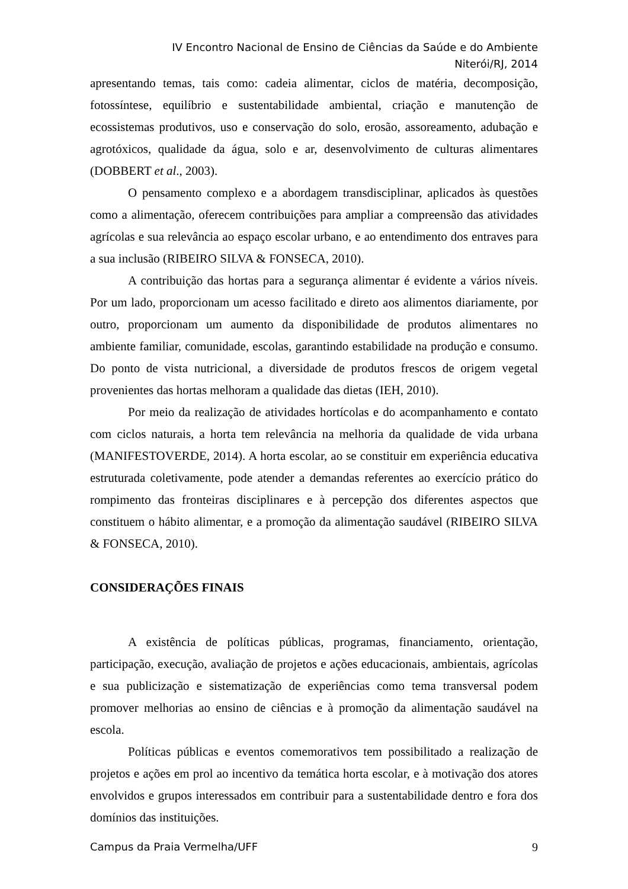IV Encontro Nacional de Ensino de Ciências da Saúde e do Ambiente
Niterói/RJ, 2014
apresentando temas, tais como: cadeia alimentar, ciclos de matéria, decomposição, fotossíntese, equilíbrio e sustentabilidade ambiental, criação e manutenção de ecossistemas produtivos, uso e conservação do solo, erosão, assoreamento, adubação e agrotóxicos, qualidade da água, solo e ar, desenvolvimento de culturas alimentares (DOBBERT et al., 2003).
O pensamento complexo e a abordagem transdisciplinar, aplicados às questões como a alimentação, oferecem contribuições para ampliar a compreensão das atividades agrícolas e sua relevância ao espaço escolar urbano, e ao entendimento dos entraves para a sua inclusão (RIBEIRO SILVA & FONSECA, 2010).
A contribuição das hortas para a segurança alimentar é evidente a vários níveis. Por um lado, proporcionam um acesso facilitado e direto aos alimentos diariamente, por outro, proporcionam um aumento da disponibilidade de produtos alimentares no ambiente familiar, comunidade, escolas, garantindo estabilidade na produção e consumo. Do ponto de vista nutricional, a diversidade de produtos frescos de origem vegetal provenientes das hortas melhoram a qualidade das dietas (IEH, 2010).
Por meio da realização de atividades hortícolas e do acompanhamento e contato com ciclos naturais, a horta tem relevância na melhoria da qualidade de vida urbana (MANIFESTOVERDE, 2014). A horta escolar, ao se constituir em experiência educativa estruturada coletivamente, pode atender a demandas referentes ao exercício prático do rompimento das fronteiras disciplinares e à percepção dos diferentes aspectos que constituem o hábito alimentar, e a promoção da alimentação saudável (RIBEIRO SILVA & FONSECA, 2010).
CONSIDERAÇÕES FINAIS
A existência de políticas públicas, programas, financiamento, orientação, participação, execução, avaliação de projetos e ações educacionais, ambientais, agrícolas e sua publicização e sistematização de experiências como tema transversal podem promover melhorias ao ensino de ciências e à promoção da alimentação saudável na escola.
Políticas públicas e eventos comemorativos tem possibilitado a realização de projetos e ações em prol ao incentivo da temática horta escolar, e à motivação dos atores envolvidos e grupos interessados em contribuir para a sustentabilidade dentro e fora dos domínios das instituições.
Campus da Praia Vermelha/UFF 9